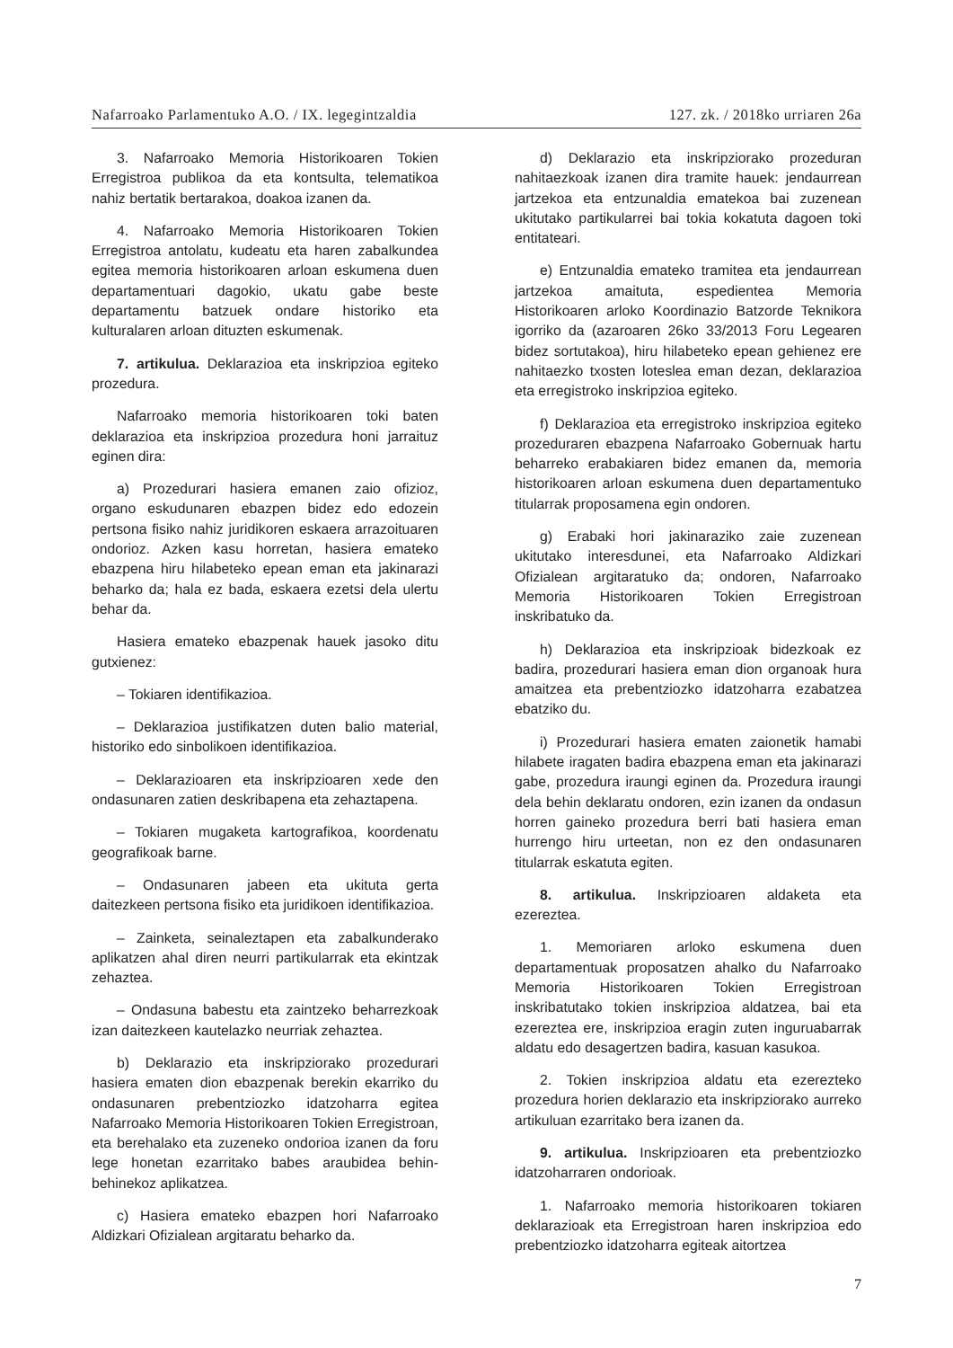Nafarroako Parlamentuko A.O. / IX. legegintzaldia 127. zk. / 2018ko urriaren 26a
3. Nafarroako Memoria Historikoaren Tokien Erregistroa publikoa da eta kontsulta, telematikoa nahiz bertatik bertarakoa, doakoa izanen da.
4. Nafarroako Memoria Historikoaren Tokien Erregistroa antolatu, kudeatu eta haren zabalkundea egitea memoria historikoaren arloan eskumena duen departamentuari dagokio, ukatu gabe beste departamentu batzuek ondare historiko eta kulturalaren arloan dituzten eskumenak.
7. artikulua. Deklarazioa eta inskripzioa egiteko prozedura.
Nafarroako memoria historikoaren toki baten deklarazioa eta inskripzioa prozedura honi jarraituz eginen dira:
a) Prozedurari hasiera emanen zaio ofizioz, organo eskudunaren ebazpen bidez edo edozein pertsona fisiko nahiz juridikoren eskaera arrazoituaren ondorioz. Azken kasu horretan, hasiera emateko ebazpena hiru hilabeteko epean eman eta jakinarazi beharko da; hala ez bada, eskaera ezetsi dela ulertu behar da.
Hasiera emateko ebazpenak hauek jasoko ditu gutxienez:
– Tokiaren identifikazioa.
– Deklarazioa justifikatzen duten balio material, historiko edo sinbolikoen identifikazioa.
– Deklarazioaren eta inskripzioaren xede den ondasunaren zatien deskribapena eta zehaztapena.
– Tokiaren mugaketa kartografikoa, koordenatu geografikoak barne.
– Ondasunaren jabeen eta ukituta gerta daitezkeen pertsona fisiko eta juridikoen identifikazioa.
– Zainketa, seinaleztapen eta zabalkunderako aplikatzen ahal diren neurri partikularrak eta ekintzak zehaztea.
– Ondasuna babestu eta zaintzeko beharrezkoak izan daitezkeen kautelazko neurriak zehaztea.
b) Deklarazio eta inskripziorako prozedurari hasiera ematen dion ebazpenak berekin ekarriko du ondasunaren prebentziozko idatzoharra egitea Nafarroako Memoria Historikoaren Tokien Erregistroan, eta berehalako eta zuzeneko ondorioa izanen da foru lege honetan ezarritako babes araubidea behin-behinekoz aplikatzea.
c) Hasiera emateko ebazpen hori Nafarroako Aldizkari Ofizialean argitaratu beharko da.
d) Deklarazio eta inskripziorako prozeduran nahitaezkoak izanen dira tramite hauek: jendaurrean jartzekoa eta entzunaldia ematekoa bai zuzenean ukitutako partikularrei bai tokia kokatuta dagoen toki entitateari.
e) Entzunaldia emateko tramitea eta jendaurrean jartzekoa amaituta, espedientea Memoria Historikoaren arloko Koordinazio Batzorde Teknikora igorriko da (azaroaren 26ko 33/2013 Foru Legearen bidez sortutakoa), hiru hilabeteko epean gehienez ere nahitaezko txosten loteslea eman dezan, deklarazioa eta erregistroko inskripzioa egiteko.
f) Deklarazioa eta erregistroko inskripzioa egiteko prozeduraren ebazpena Nafarroako Gobernuak hartu beharreko erabakiaren bidez emanen da, memoria historikoaren arloan eskumena duen departamentuko titularrak proposamena egin ondoren.
g) Erabaki hori jakinaraziko zaie zuzenean ukitutako interesdunei, eta Nafarroako Aldizkari Ofizialean argitaratuko da; ondoren, Nafarroako Memoria Historikoaren Tokien Erregistroan inskribatuko da.
h) Deklarazioa eta inskripzioak bidezkoak ez badira, prozedurari hasiera eman dion organoak hura amaitzea eta prebentziozko idatzoharra ezabatzea ebatziko du.
i) Prozedurari hasiera ematen zaionetik hamabi hilabete iragaten badira ebazpena eman eta jakinarazi gabe, prozedura iraungi eginen da. Prozedura iraungi dela behin deklaratu ondoren, ezin izanen da ondasun horren gaineko prozedura berri bati hasiera eman hurrengo hiru urteetan, non ez den ondasunaren titularrak eskatuta egiten.
8. artikulua. Inskripzioaren aldaketa eta ezereztea.
1. Memoriaren arloko eskumena duen departamentuak proposatzen ahalko du Nafarroako Memoria Historikoaren Tokien Erregistroan inskribatutako tokien inskripzioa aldatzea, bai eta ezereztea ere, inskripzioa eragin zuten inguruabarrak aldatu edo desagertzen badira, kasuan kasukoa.
2. Tokien inskripzioa aldatu eta ezerezteko prozedura horien deklarazio eta inskripziorako aurreko artikuluan ezarritako bera izanen da.
9. artikulua. Inskripzioaren eta prebentziozko idatzoharraren ondorioak.
1. Nafarroako memoria historikoaren tokiaren deklarazioak eta Erregistroan haren inskripzioa edo prebentziozko idatzoharra egiteak aitortzea
7